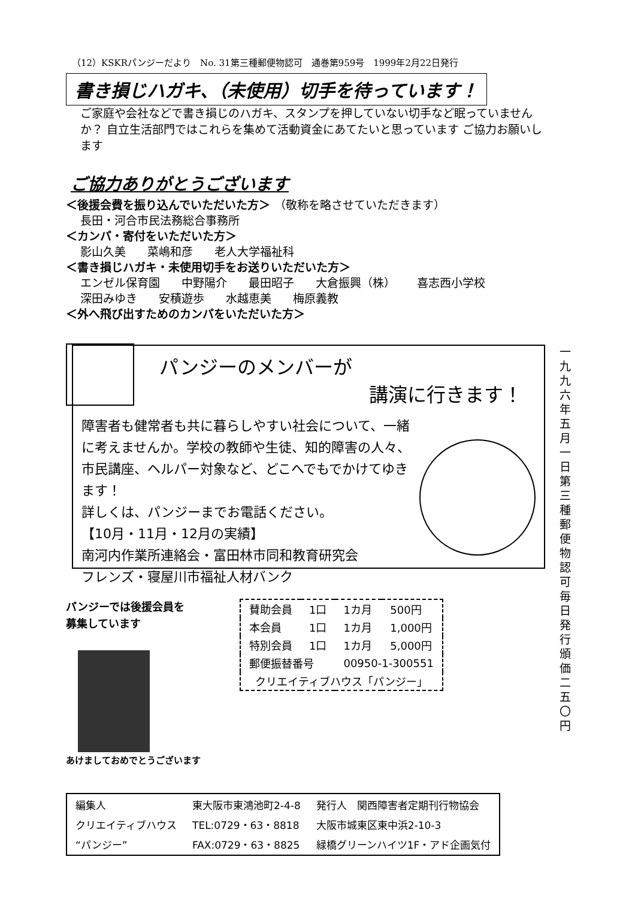（12）KSKRパンジーだより　No. 31第三種郵便物認可　通巻第959号　1999年2月22日発行
書き損じハガキ、（未使用）切手を待っています！
ご家庭や会社などで書き損じのハガキ、スタンプを押していない切手など眠っていませんか？ 自立生活部門ではこれらを集めて活動資金にあてたいと思っています ご協力お願いします
ご協力ありがとうございます
＜後援会費を振り込んでいただいた方＞ （敬称を略させていただきます）
長田・河合市民法務総合事務所
＜カンパ・寄付をいただいた方＞
影山久美 菜嶋和彦 老人大学福祉科
＜書き損じハガキ・未使用切手をお送りいただいた方＞
エンゼル保育園 中野陽介 最田昭子 大倉振興（株） 喜志西小学校
深田みゆき 安積遊歩 水越恵美 梅原義教
＜外へ飛び出すためのカンパをいただいた方＞
パンジーのメンバーが
講演に行きます！
障害者も健常者も共に暮らしやすい社会について、一緒に考えませんか。学校の教師や生徒、知的障害の人々、市民講座、ヘルパー対象など、どこへでもでかけてゆきます！
詳しくは、パンジーまでお電話ください。
【10月・11月・12月の実績】
南河内作業所連絡会・富田林市同和教育研究会
フレンズ・寝屋川市福祉人材バンク
パンジーでは後援会員を
募集しています
あけましておめでとうございます
| 賛助会員 | 1口 | 1カ月 | 500円 |
| 本会員 | 1口 | 1カ月 | 1,000円 |
| 特別会員 | 1口 | 1カ月 | 5,000円 |
| 郵便振替番号 | | 00950-1-300551 | |
| クリエイティブハウス「パンジー」 | | | |
| 編集人 | 東大阪市東鴻池町2-4-8 | 発行人 関西障害者定期刊行物協会 |
| クリエイティブハウス | TEL:0729・63・8818 | 大阪市城東区東中浜2-10-3 |
| “パンジー” | FAX:0729・63・8825 | 緑橋グリーンハイツ1F・アド企画気付 |
一九九六年五月一日 第三種郵便物認可 毎日発行 頒価二五〇円